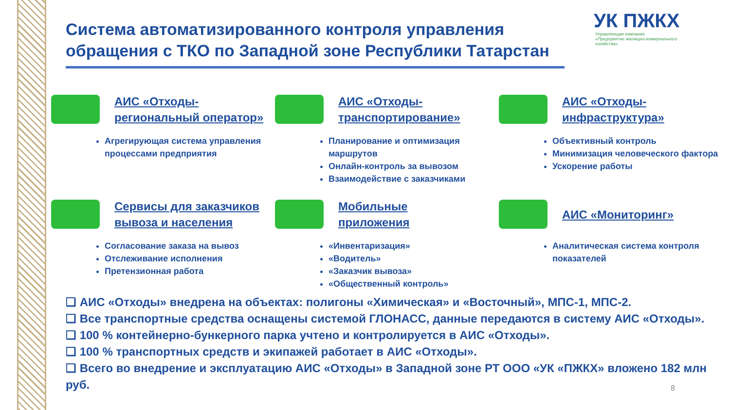Система автоматизированного контроля управления обращения с ТКО по Западной зоне Республики Татарстан
УК ПЖКХ
Управляющая компания
«Предприятие жилищно-коммунального
хозяйства»
АИС «Отходы-
региональный оператор»
Агрегирующая система управления процессами предприятия
АИС «Отходы-
транспортирование»
Планирование и оптимизация маршрутов
Онлайн-контроль за вывозом
Взаимодействие с заказчиками
АИС «Отходы-
инфраструктура»
Объективный контроль
Минимизация человеческого фактора
Ускорение работы
Сервисы для заказчиков
вывоза и населения
Согласование заказа на вывоз
Отслеживание исполнения
Претензионная работа
Мобильные
приложения
«Инвентаризация»
«Водитель»
«Заказчик вывоза»
«Общественный контроль»
АИС «Мониторинг»
Аналитическая система контроля показателей
❑ АИС «Отходы» внедрена на объектах: полигоны «Химическая» и «Восточный», МПС-1, МПС-2.
❑ Все транспортные средства оснащены системой ГЛОНАСС, данные передаются в систему АИС «Отходы».
❑ 100 % контейнерно-бункерного парка учтено и контролируется в АИС «Отходы».
❑ 100 % транспортных средств и экипажей работает в АИС «Отходы».
❑ Всего во внедрение и эксплуатацию АИС «Отходы» в Западной зоне РТ ООО «УК «ПЖКХ» вложено 182 млн руб.
8